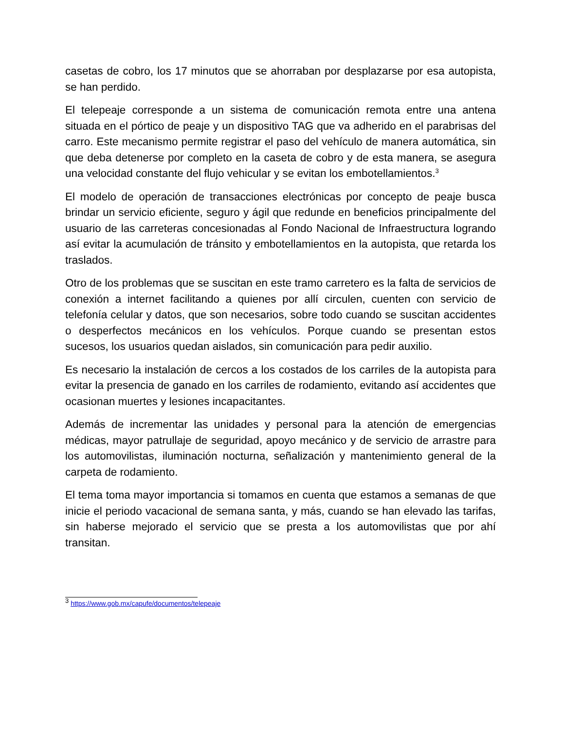casetas de cobro, los 17 minutos que se ahorraban por desplazarse por esa autopista, se han perdido.
El telepeaje corresponde a un sistema de comunicación remota entre una antena situada en el pórtico de peaje y un dispositivo TAG que va adherido en el parabrisas del carro. Este mecanismo permite registrar el paso del vehículo de manera automática, sin que deba detenerse por completo en la caseta de cobro y de esta manera, se asegura una velocidad constante del flujo vehicular y se evitan los embotellamientos.<sup>3</sup>
El modelo de operación de transacciones electrónicas por concepto de peaje busca brindar un servicio eficiente, seguro y ágil que redunde en beneficios principalmente del usuario de las carreteras concesionadas al Fondo Nacional de Infraestructura logrando así evitar la acumulación de tránsito y embotellamientos en la autopista, que retarda los traslados.
Otro de los problemas que se suscitan en este tramo carretero es la falta de servicios de conexión a internet facilitando a quienes por allí circulen, cuenten con servicio de telefonía celular y datos, que son necesarios, sobre todo cuando se suscitan accidentes o desperfectos mecánicos en los vehículos. Porque cuando se presentan estos sucesos, los usuarios quedan aislados, sin comunicación para pedir auxilio.
Es necesario la instalación de cercos a los costados de los carriles de la autopista para evitar la presencia de ganado en los carriles de rodamiento, evitando así accidentes que ocasionan muertes y lesiones incapacitantes.
Además de incrementar las unidades y personal para la atención de emergencias médicas, mayor patrullaje de seguridad, apoyo mecánico y de servicio de arrastre para los automovilistas, iluminación nocturna, señalización y mantenimiento general de la carpeta de rodamiento.
El tema toma mayor importancia si tomamos en cuenta que estamos a semanas de que inicie el periodo vacacional de semana santa, y más, cuando se han elevado las tarifas, sin haberse mejorado el servicio que se presta a los automovilistas que por ahí transitan.
<sup>3</sup> https://www.gob.mx/capufe/documentos/telepeaje